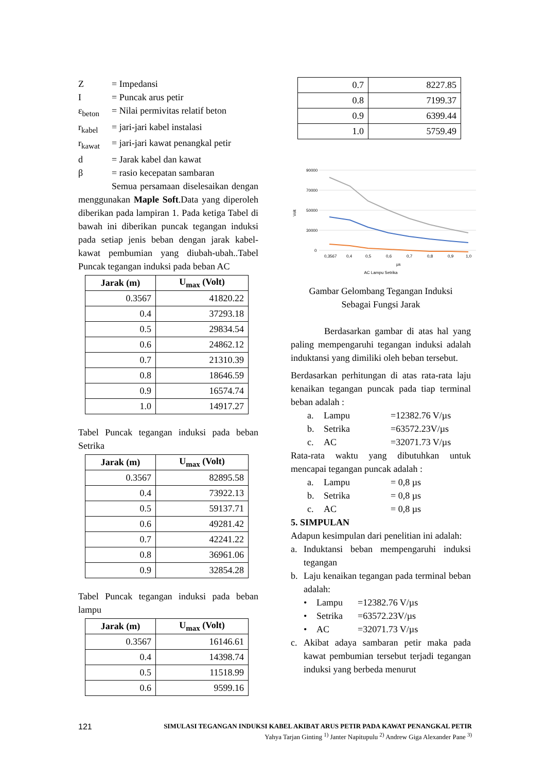Z = Impedansi
I = Puncak arus petir
ε<sub>beton</sub> = Nilai permivitas relatif beton
r<sub>kabel</sub> = jari-jari kabel instalasi
r<sub>kawat</sub> = jari-jari kawat penangkal petir
d = Jarak kabel dan kawat
β = rasio kecepatan sambaran
Semua persamaan diselesaikan dengan menggunakan Maple Soft.Data yang diperoleh diberikan pada lampiran 1. Pada ketiga Tabel di bawah ini diberikan puncak tegangan induksi pada setiap jenis beban dengan jarak kabel-kawat pembumian yang diubah-ubah..Tabel Puncak tegangan induksi pada beban AC
| Jarak (m) | U<sub>max</sub> (Volt) |
| --- | --- |
| 0.3567 | 41820.22 |
| 0.4 | 37293.18 |
| 0.5 | 29834.54 |
| 0.6 | 24862.12 |
| 0.7 | 21310.39 |
| 0.8 | 18646.59 |
| 0.9 | 16574.74 |
| 1.0 | 14917.27 |
Tabel Puncak tegangan induksi pada beban Setrika
| Jarak (m) | U<sub>max</sub> (Volt) |
| --- | --- |
| 0.3567 | 82895.58 |
| 0.4 | 73922.13 |
| 0.5 | 59137.71 |
| 0.6 | 49281.42 |
| 0.7 | 42241.22 |
| 0.8 | 36961.06 |
| 0.9 | 32854.28 |
Tabel Puncak tegangan induksi pada beban lampu
| Jarak (m) | U<sub>max</sub> (Volt) |
| --- | --- |
| 0.3567 | 16146.61 |
| 0.4 | 14398.74 |
| 0.5 | 11518.99 |
| 0.6 | 9599.16 |
| 0.7 | 8227.85 |
| 0.8 | 7199.37 |
| 0.9 | 6399.44 |
| 1.0 | 5759.49 |
90000
70000
50000
30000
0
Volt
0,3567
0,4
0,5
0,6
0,7
0,8
0,9
1,0
µs
AC Lampu Setrika
Gambar Gelombang Tegangan Induksi
Sebagai Fungsi Jarak
Berdasarkan gambar di atas hal yang paling mempengaruhi tegangan induksi adalah induktansi yang dimiliki oleh beban tersebut.
Berdasarkan perhitungan di atas rata-rata laju kenaikan tegangan puncak pada tiap terminal beban adalah :
a. Lampu =12382.76 V/µs
b. Setrika =63572.23V/µs
c. AC =32071.73 V/µs
Rata-rata waktu yang dibutuhkan untuk mencapai tegangan puncak adalah :
a. Lampu = 0,8 µs
b. Setrika = 0,8 µs
c. AC = 0,8 µs
5. SIMPULAN
Adapun kesimpulan dari penelitian ini adalah:
a.
Induktansi beban mempengaruhi induksi tegangan
b.
Laju kenaikan tegangan pada terminal beban adalah:
• Lampu =12382.76 V/µs
• Setrika =63572.23V/µs
• AC =32071.73 V/µs
c.
Akibat adaya sambaran petir maka pada kawat pembumian tersebut terjadi tegangan induksi yang berbeda menurut
121 SIMULASI TEGANGAN INDUKSI KABEL AKIBAT ARUS PETIR PADA KAWAT PENANGKAL PETIR
Yahya Tarjan Ginting <sup>1)</sup> Janter Napitupulu <sup>2)</sup> Andrew Giga Alexander Pane <sup>3)</sup>